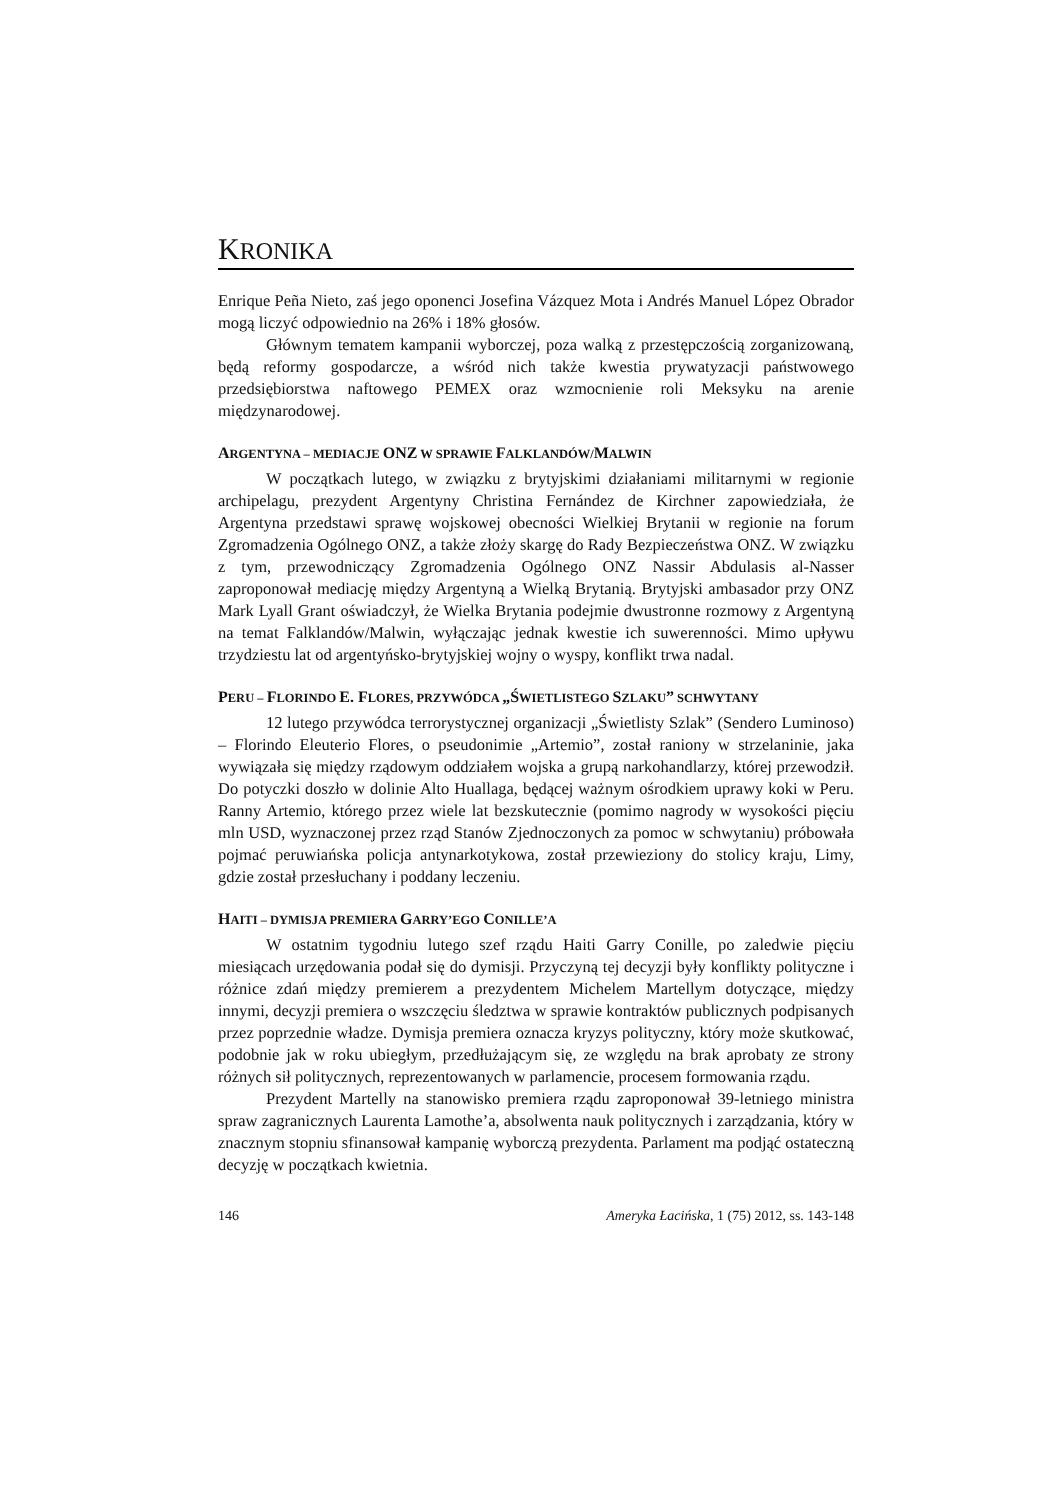KRONIKA
Enrique Peña Nieto, zaś jego oponenci Josefina Vázquez Mota i Andrés Manuel López Obrador mogą liczyć odpowiednio na 26% i 18% głosów.
Głównym tematem kampanii wyborczej, poza walką z przestępczością zorganizowaną, będą reformy gospodarcze, a wśród nich także kwestia prywatyzacji państwowego przedsiębiorstwa naftowego PEMEX oraz wzmocnienie roli Meksyku na arenie międzynarodowej.
ARGENTYNA – MEDIACJE ONZ W SPRAWIE FALKLANDÓW/MALWIN
W początkach lutego, w związku z brytyjskimi działaniami militarnymi w regionie archipelagu, prezydent Argentyny Christina Fernández de Kirchner zapowiedziała, że Argentyna przedstawi sprawę wojskowej obecności Wielkiej Brytanii w regionie na forum Zgromadzenia Ogólnego ONZ, a także złoży skargę do Rady Bezpieczeństwa ONZ. W związku z tym, przewodniczący Zgromadzenia Ogólnego ONZ Nassir Abdulasis al-Nasser zaproponował mediację między Argentyną a Wielką Brytanią. Brytyjski ambasador przy ONZ Mark Lyall Grant oświadczył, że Wielka Brytania podejmie dwustronne rozmowy z Argentyną na temat Falklandów/Malwin, wyłączając jednak kwestie ich suwerenności. Mimo upływu trzydziestu lat od argentyńsko-brytyjskiej wojny o wyspy, konflikt trwa nadal.
PERU – FLORINDO E. FLORES, PRZYWÓDCA „ŚWIETLISTEGO SZLAKU” SCHWYTANY
12 lutego przywódca terrorystycznej organizacji „Świetlisty Szlak” (Sendero Luminoso) – Florindo Eleuterio Flores, o pseudonimie „Artemio”, został raniony w strzelaninie, jaka wywiązała się między rządowym oddziałem wojska a grupą narkohandlarzy, której przewodził. Do potyczki doszło w dolinie Alto Huallaga, będącej ważnym ośrodkiem uprawy koki w Peru. Ranny Artemio, którego przez wiele lat bezskutecznie (pomimo nagrody w wysokości pięciu mln USD, wyznaczonej przez rząd Stanów Zjednoczonych za pomoc w schwytaniu) próbowała pojmać peruwiańska policja antynarkotykowa, został przewieziony do stolicy kraju, Limy, gdzie został przesłuchany i poddany leczeniu.
HAITI – DYMISJA PREMIERA GARRY’EGO CONILLE’A
W ostatnim tygodniu lutego szef rządu Haiti Garry Conille, po zaledwie pięciu miesiącach urzędowania podał się do dymisji. Przyczyną tej decyzji były konflikty polityczne i różnice zdań między premierem a prezydentem Michelem Martellym dotyczące, między innymi, decyzji premiera o wszczęciu śledztwa w sprawie kontraktów publicznych podpisanych przez poprzednie władze. Dymisja premiera oznacza kryzys polityczny, który może skutkować, podobnie jak w roku ubiegłym, przedłużającym się, ze względu na brak aprobaty ze strony różnych sił politycznych, reprezentowanych w parlamencie, procesem formowania rządu.
Prezydent Martelly na stanowisko premiera rządu zaproponował 39-letniego ministra spraw zagranicznych Laurenta Lamothe’a, absolwenta nauk politycznych i zarządzania, który w znacznym stopniu sfinansował kampanię wyborczą prezydenta. Parlament ma podjąć ostateczną decyzję w początkach kwietnia.
146 Ameryka Łacińska, 1 (75) 2012, ss. 143-148